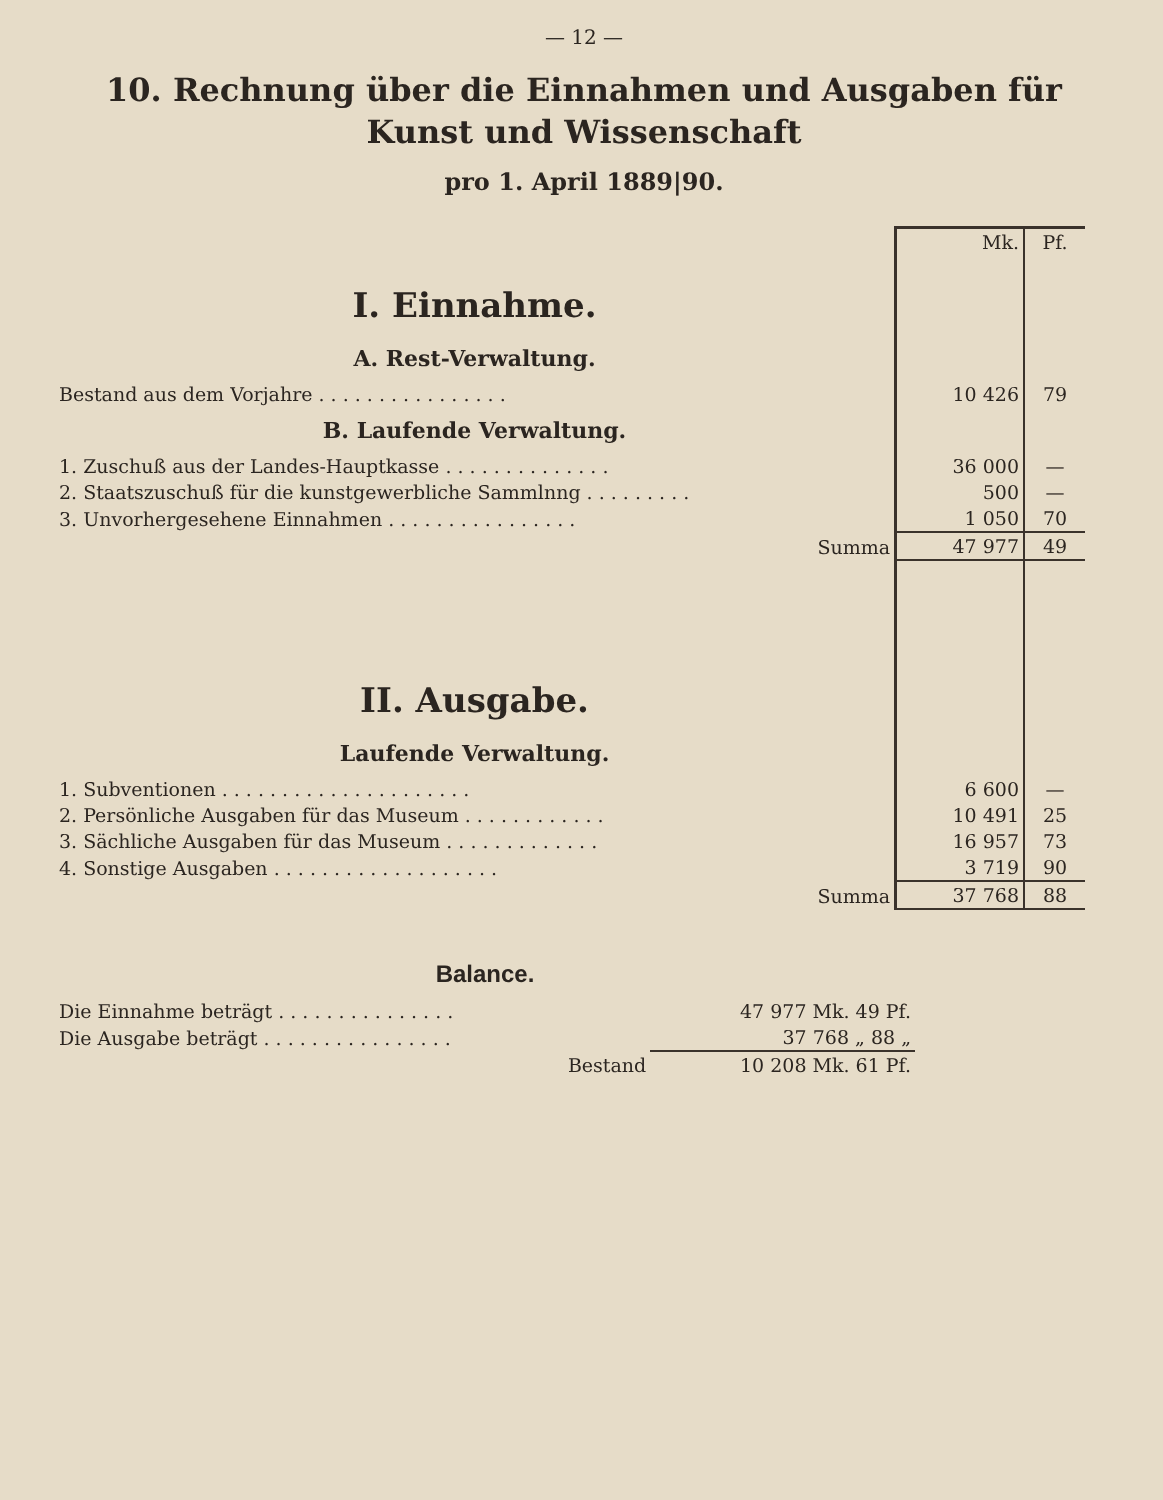— 12 —
10. Rechnung über die Einnahmen und Ausgaben für Kunst und Wissenschaft
pro 1. April 1889|90.
| | Mk. | Pf. |
| I. Einnahme. | | |
| A. Rest-Verwaltung. | | |
| Bestand aus dem Vorjahre . . . . . . . . . . . . . . . . | 10 426 | 79 |
| B. Laufende Verwaltung. | | |
| 1. Zuschuß aus der Landes-Hauptkasse . . . . . . . . . . . . . . | 36 000 | — |
| 2. Staatszuschuß für die kunstgewerbliche Sammlnng . . . . . . . . . | 500 | — |
| 3. Unvorhergesehene Einnahmen . . . . . . . . . . . . . . . . | 1 050 | 70 |
| Summa | 47 977 | 49 |
| II. Ausgabe. | | |
| Laufende Verwaltung. | | |
| 1. Subventionen . . . . . . . . . . . . . . . . . . . . . | 6 600 | — |
| 2. Persönliche Ausgaben für das Museum . . . . . . . . . . . . | 10 491 | 25 |
| 3. Sächliche Ausgaben für das Museum . . . . . . . . . . . . . | 16 957 | 73 |
| 4. Sonstige Ausgaben . . . . . . . . . . . . . . . . . . . | 3 719 | 90 |
| Summa | 37 768 | 88 |
Balance.
| Die Einnahme beträgt . . . . . . . . . . . . . . . | 47 977 Mk. 49 Pf. |
| Die Ausgabe beträgt . . . . . . . . . . . . . . . . | 37 768 „ 88 „ |
| Bestand | 10 208 Mk. 61 Pf. |